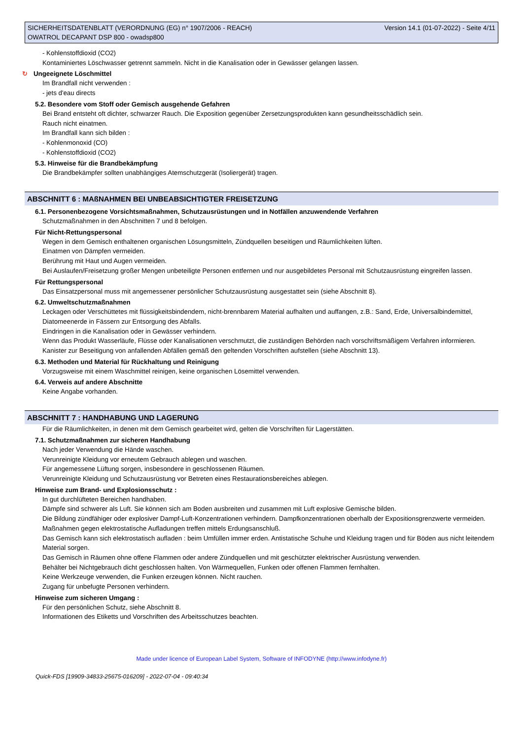SICHERHEITSDATENBLATT (VERORDNUNG (EG) n° 1907/2006 - REACH)
OWATROL DECAPANT DSP 800 - owadsp800
Version 14.1 (01-07-2022) - Seite 4/11
- Kohlenstoffdioxid (CO2)
Kontaminiertes Löschwasser getrennt sammeln. Nicht in die Kanalisation oder in Gewässer gelangen lassen.
↻ Ungeeignete Löschmittel
Im Brandfall nicht verwenden :
- jets d'eau directs
5.2. Besondere vom Stoff oder Gemisch ausgehende Gefahren
Bei Brand entsteht oft dichter, schwarzer Rauch. Die Exposition gegenüber Zersetzungsprodukten kann gesundheitsschädlich sein.
Rauch nicht einatmen.
Im Brandfall kann sich bilden :
- Kohlenmonoxid (CO)
- Kohlenstoffdioxid (CO2)
5.3. Hinweise für die Brandbekämpfung
Die Brandbekämpfer sollten unabhängiges Atemschutzgerät (Isoliergerät) tragen.
ABSCHNITT 6 : MAßNAHMEN BEI UNBEABSICHTIGTER FREISETZUNG
6.1. Personenbezogene Vorsichtsmaßnahmen, Schutzausrüstungen und in Notfällen anzuwendende Verfahren
Schutzmaßnahmen in den Abschnitten 7 und 8 befolgen.
Für Nicht-Rettungspersonal
Wegen in dem Gemisch enthaltenen organischen Lösungsmitteln, Zündquellen beseitigen und Räumlichkeiten lüften.
Einatmen von Dämpfen vermeiden.
Berührung mit Haut und Augen vermeiden.
Bei Auslaufen/Freisetzung großer Mengen unbeteiligte Personen entfernen und nur ausgebildetes Personal mit Schutzausrüstung eingreifen lassen.
Für Rettungspersonal
Das Einsatzpersonal muss mit angemessener persönlicher Schutzausrüstung ausgestattet sein (siehe Abschnitt 8).
6.2. Umweltschutzmaßnahmen
Leckagen oder Verschüttetes mit flüssigkeitsbindendem, nicht-brennbarem Material aufhalten und auffangen, z.B.: Sand, Erde, Universalbindemittel, Diatomeenerde in Fässern zur Entsorgung des Abfalls.
Eindringen in die Kanalisation oder in Gewässer verhindern.
Wenn das Produkt Wasserläufe, Flüsse oder Kanalisationen verschmutzt, die zuständigen Behörden nach vorschriftsmäßigem Verfahren informieren.
Kanister zur Beseitigung von anfallenden Abfällen gemäß den geltenden Vorschriften aufstellen (siehe Abschnitt 13).
6.3. Methoden und Material für Rückhaltung und Reinigung
Vorzugsweise mit einem Waschmittel reinigen, keine organischen Lösemittel verwenden.
6.4. Verweis auf andere Abschnitte
Keine Angabe vorhanden.
ABSCHNITT 7 : HANDHABUNG UND LAGERUNG
Für die Räumlichkeiten, in denen mit dem Gemisch gearbeitet wird, gelten die Vorschriften für Lagerstätten.
7.1. Schutzmaßnahmen zur sicheren Handhabung
Nach jeder Verwendung die Hände waschen.
Verunreinigte Kleidung vor erneutem Gebrauch ablegen und waschen.
Für angemessene Lüftung sorgen, insbesondere in geschlossenen Räumen.
Verunreinigte Kleidung und Schutzausrüstung vor Betreten eines Restaurationsbereiches ablegen.
Hinweise zum Brand- und Explosionsschutz :
In gut durchlüfteten Bereichen handhaben.
Dämpfe sind schwerer als Luft. Sie können sich am Boden ausbreiten und zusammen mit Luft explosive Gemische bilden.
Die Bildung zündfähiger oder explosiver Dampf-Luft-Konzentrationen verhindern. Dampfkonzentrationen oberhalb der Expositionsgrenzwerte vermeiden.
Maßnahmen gegen elektrostatische Aufladungen treffen mittels Erdungsanschluß.
Das Gemisch kann sich elektrostatisch aufladen : beim Umfüllen immer erden. Antistatische Schuhe und Kleidung tragen und für Böden aus nicht leitendem Material sorgen.
Das Gemisch in Räumen ohne offene Flammen oder andere Zündquellen und mit geschützter elektrischer Ausrüstung verwenden.
Behälter bei Nichtgebrauch dicht geschlossen halten. Von Wärmequellen, Funken oder offenen Flammen fernhalten.
Keine Werkzeuge verwenden, die Funken erzeugen können. Nicht rauchen.
Zugang für unbefugte Personen verhindern.
Hinweise zum sicheren Umgang :
Für den persönlichen Schutz, siehe Abschnitt 8.
Informationen des Etiketts und Vorschriften des Arbeitsschutzes beachten.
Made under licence of European Label System, Software of INFODYNE (http://www.infodyne.fr)
Quick-FDS [19909-34833-25675-016209] - 2022-07-04 - 09:40:34